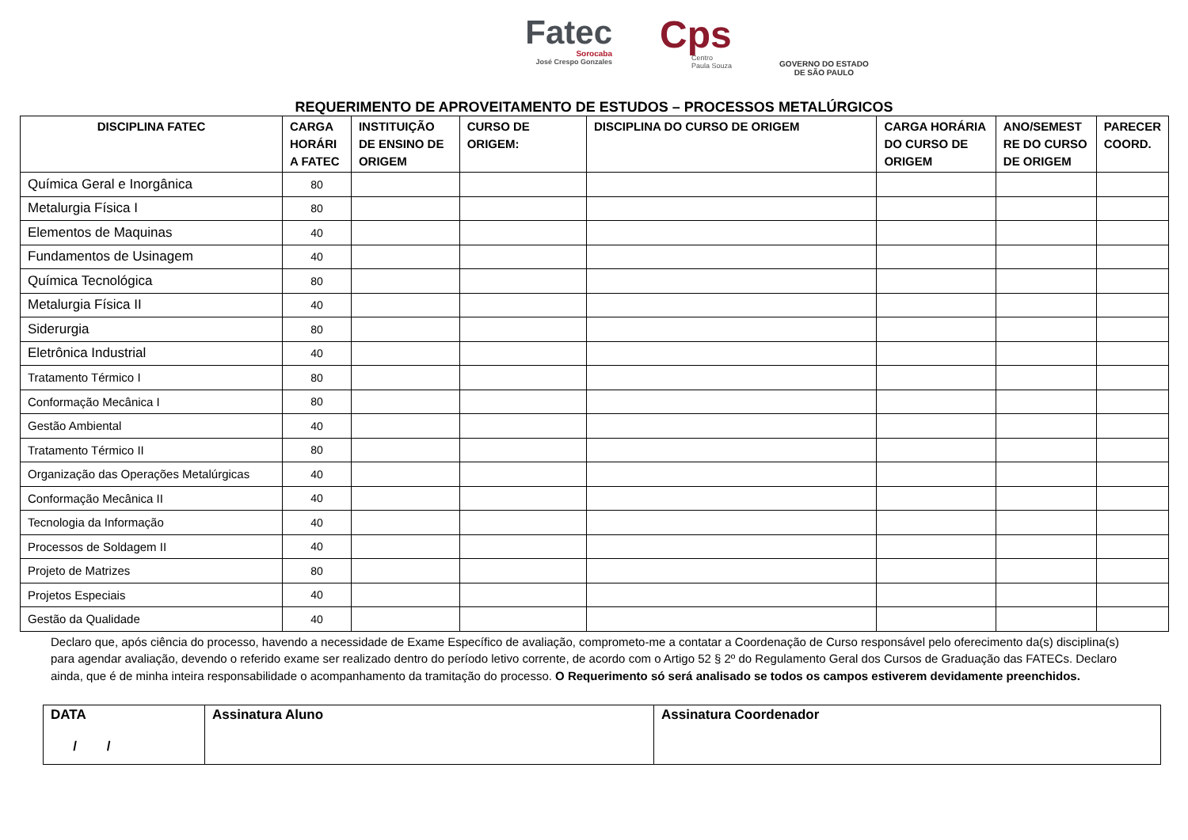Fatec
Sorocaba
José Crespo Gonzales
Cps
Centro
Paula Souza
GOVERNO DO ESTADO
DE SÃO PAULO
REQUERIMENTO DE APROVEITAMENTO DE ESTUDOS – PROCESSOS METALÚRGICOS
| DISCIPLINA FATEC | CARGA HORÁRI A FATEC | INSTITUIÇÃO DE ENSINO DE ORIGEM | CURSO DE ORIGEM: | DISCIPLINA DO CURSO DE ORIGEM | CARGA HORÁRIA DO CURSO DE ORIGEM | ANO/SEMEST RE DO CURSO DE ORIGEM | PARECER COORD. |
| --- | --- | --- | --- | --- | --- | --- | --- |
| Química Geral e Inorgânica | 80 | | | | | | |
| Metalurgia Física I | 80 | | | | | | |
| Elementos de Maquinas | 40 | | | | | | |
| Fundamentos de Usinagem | 40 | | | | | | |
| Química Tecnológica | 80 | | | | | | |
| Metalurgia Física II | 40 | | | | | | |
| Siderurgia | 80 | | | | | | |
| Eletrônica Industrial | 40 | | | | | | |
| Tratamento Térmico I | 80 | | | | | | |
| Conformação Mecânica I | 80 | | | | | | |
| Gestão Ambiental | 40 | | | | | | |
| Tratamento Térmico II | 80 | | | | | | |
| Organização das Operações Metalúrgicas | 40 | | | | | | |
| Conformação Mecânica II | 40 | | | | | | |
| Tecnologia da Informação | 40 | | | | | | |
| Processos de Soldagem II | 40 | | | | | | |
| Projeto de Matrizes | 80 | | | | | | |
| Projetos Especiais | 40 | | | | | | |
| Gestão da Qualidade | 40 | | | | | | |
Declaro que, após ciência do processo, havendo a necessidade de Exame Específico de avaliação, comprometo-me a contatar a Coordenação de Curso responsável pelo oferecimento da(s) disciplina(s) para agendar avaliação, devendo o referido exame ser realizado dentro do período letivo corrente, de acordo com o Artigo 52 § 2º do Regulamento Geral dos Cursos de Graduação das FATECs. Declaro ainda, que é de minha inteira responsabilidade o acompanhamento da tramitação do processo. O Requerimento só será analisado se todos os campos estiverem devidamente preenchidos.
| DATA / / | Assinatura Aluno | Assinatura Coordenador |